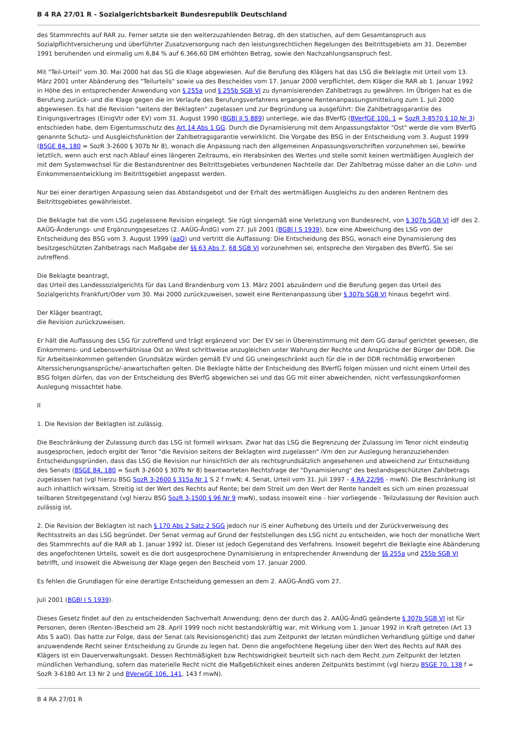B 4 RA 27/01 R - Sozialgerichtsbarkeit Bundesrepublik Deutschland
des Stammrechts auf RAR zu. Ferner setzte sie den weiterzuzahlenden Betrag, dh den statischen, auf dem Gesamtanspruch aus Sozialpflichtversicherung und überführter Zusatzversorgung nach den leistungsrechtlichen Regelungen des Beitrittsgebiets am 31. Dezember 1991 beruhenden und einmalig um 6,84 % auf 6.366,60 DM erhöhten Betrag, sowie den Nachzahlungsanspruch fest.
Mit "Teil-Urteil" vom 30. Mai 2000 hat das SG die Klage abgewiesen. Auf die Berufung des Klägers hat das LSG die Beklagte mit Urteil vom 13. März 2001 unter Abänderung des "Teilurteils" sowie ua des Bescheides vom 17. Januar 2000 verpflichtet, dem Kläger die RAR ab 1. Januar 1992 in Höhe des in entsprechender Anwendung von § 255a und § 255b SGB VI zu dynamisierenden Zahlbetrags zu gewähren. Im Übrigen hat es die Berufung zurück- und die Klage gegen die im Verlaufe des Berufungsverfahrens ergangene Rentenanpassungsmitteilung zum 1. Juli 2000 abgewiesen. Es hat die Revision "seitens der Beklagten" zugelassen und zur Begründung ua ausgeführt: Die Zahlbetragsgarantie des Einigungsvertrages (EinigVtr oder EV) vom 31. August 1990 (BGBl II S 889) unterliege, wie das BVerfG (BVerfGE 100, 1 = SozR 3-8570 § 10 Nr 3) entschieden habe, dem Eigentumsschutz des Art 14 Abs 1 GG. Durch die Dynamisierung mit dem Anpassungsfaktor "Ost" werde die vom BVerfG genannte Schutz- und Ausgleichsfunktion der Zahlbetragsgarantie verwirklicht. Die Vorgabe des BSG in der Entscheidung vom 3. August 1999 (BSGE 84, 180 = SozR 3-2600 § 307b Nr 8), wonach die Anpassung nach den allgemeinen Anpassungsvorschriften vorzunehmen sei, bewirke letztlich, wenn auch erst nach Ablauf eines längeren Zeitraums, ein Herabsinken des Wertes und stelle somit keinen wertmäßigen Ausgleich der mit dem Systemwechsel für die Bestandsrentner des Beitrittsgebietes verbundenen Nachteile dar. Der Zahlbetrag müsse daher an die Lohn- und Einkommensentwicklung im Beitrittsgebiet angepasst werden.
Nur bei einer derartigen Anpassung seien das Abstandsgebot und der Erhalt des wertmäßigen Ausgleichs zu den anderen Rentnern des Beitrittsgebietes gewährleistet.
Die Beklagte hat die vom LSG zugelassene Revision eingelegt. Sie rügt sinngemäß eine Verletzung von Bundesrecht, von § 307b SGB VI idF des 2. AAÜG-Änderungs- und Ergänzungsgesetzes (2. AAÜG-ÄndG) vom 27. Juli 2001 (BGBl I S 1939), bzw eine Abweichung des LSG von der Entscheidung des BSG vom 3. August 1999 (aaO) und vertritt die Auffassung: Die Entscheidung des BSG, wonach eine Dynamisierung des besitzgeschützten Zahlbetrags nach Maßgabe der §§ 63 Abs 7, 68 SGB VI vorzunehmen sei, entspreche den Vorgaben des BVerfG. Sie sei zutreffend.
Die Beklagte beantragt,
das Urteil des Landessozialgerichts für das Land Brandenburg vom 13. März 2001 abzuändern und die Berufung gegen das Urteil des Sozialgerichts Frankfurt/Oder vom 30. Mai 2000 zurückzuweisen, soweit eine Rentenanpassung über § 307b SGB VI hinaus begehrt wird.
Der Kläger beantragt,
die Revision zurückzuweisen.
Er hält die Auffassung des LSG für zutreffend und trägt ergänzend vor: Der EV sei in Übereinstimmung mit dem GG darauf gerichtet gewesen, die Einkommens- und Lebensverhältnisse Ost an West schrittweise anzugleichen unter Wahrung der Rechte und Ansprüche der Bürger der DDR. Die für Arbeitseinkommen geltenden Grundsätze würden gemäß EV und GG uneingeschränkt auch für die in der DDR rechtmäßig erworbenen Alterssicherungsansprüche/-anwartschaften gelten. Die Beklagte hätte der Entscheidung des BVerfG folgen müssen und nicht einem Urteil des BSG folgen dürfen, das von der Entscheidung des BVerfG abgewichen sei und das GG mit einer abweichenden, nicht verfassungskonformen Auslegung missachtet habe.
II
1. Die Revision der Beklagten ist zulässig.
Die Beschränkung der Zulassung durch das LSG ist formell wirksam. Zwar hat das LSG die Begrenzung der Zulassung im Tenor nicht eindeutig ausgesprochen, jedoch ergibt der Tenor "die Revision seitens der Beklagten wird zugelassen" iVm den zur Auslegung heranzuziehenden Entscheidungsgründen, dass das LSG die Revision nur hinsichtlich der als rechtsgrundsätzlich angesehenen und abweichend zur Entscheidung des Senats (BSGE 84, 180 = SozR 3-2600 § 307b Nr 8) beantworteten Rechtsfrage der "Dynamisierung" des bestandsgeschützten Zahlbetrags zugelassen hat (vgl hierzu BSG SozR 3-2600 § 315a Nr 1 S 2 f mwN; 4. Senat, Urteil vom 31. Juli 1997 - 4 RA 22/96 - mwN). Die Beschränkung ist auch inhaltlich wirksam. Streitig ist der Wert des Rechts auf Rente; bei dem Streit um den Wert der Rente handelt es sich um einen prozessual teilbaren Streitgegenstand (vgl hierzu BSG SozR 3-1500 § 96 Nr 9 mwN), sodass insoweit eine - hier vorliegende - Teilzulassung der Revision auch zulässig ist.
2. Die Revision der Beklagten ist nach § 170 Abs 2 Satz 2 SGG jedoch nur iS einer Aufhebung des Urteils und der Zurückverweisung des Rechtsstreits an das LSG begründet. Der Senat vermag auf Grund der Feststellungen des LSG nicht zu entscheiden, wie hoch der monatliche Wert des Stammrechts auf die RAR ab 1. Januar 1992 ist. Dieser ist jedoch Gegenstand des Verfahrens. Insoweit begehrt die Beklagte eine Abänderung des angefochtenen Urteils, soweit es die dort ausgesprochene Dynamisierung in entsprechender Anwendung der §§ 255a und 255b SGB VI betrifft, und insoweit die Abweisung der Klage gegen den Bescheid vom 17. Januar 2000.
Es fehlen die Grundlagen für eine derartige Entscheidung gemessen an dem 2. AAÜG-ÄndG vom 27.
Juli 2001 (BGBl I S 1939).
Dieses Gesetz findet auf den zu entscheidenden Sachverhalt Anwendung; denn der durch das 2. AAÜG-ÄndG geänderte § 307b SGB VI ist für Personen, deren (Renten-)Bescheid am 28. April 1999 noch nicht bestandskräftig war, mit Wirkung vom 1. Januar 1992 in Kraft getreten (Art 13 Abs 5 aaO). Das hatte zur Folge, dass der Senat (als Revisionsgericht) das zum Zeitpunkt der letzten mündlichen Verhandlung gültige und daher anzuwendende Recht seiner Entscheidung zu Grunde zu legen hat. Denn die angefochtene Regelung über den Wert des Rechts auf RAR des Klägers ist ein Dauerverwaltungsakt. Dessen Rechtmäßigkeit bzw Rechtswidrigkeit beurteilt sich nach dem Recht zum Zeitpunkt der letzten mündlichen Verhandlung, sofern das materielle Recht nicht die Maßgeblichkeit eines anderen Zeitpunkts bestimmt (vgl hierzu BSGE 70, 138 f = SozR 3-6180 Art 13 Nr 2 und BVerwGE 106, 141, 143 f mwN).
B 4 RA 27/01 R